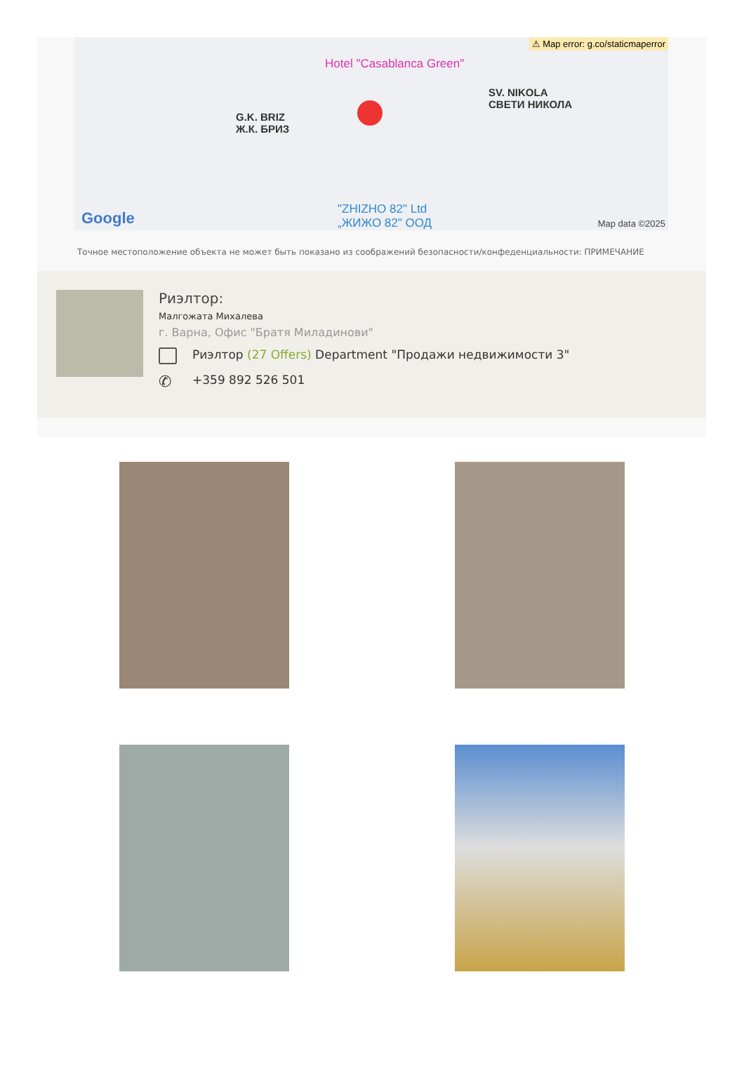⚠ Map error: g.co/staticmaperror
Hotel "Casablanca Green"
SV. NIKOLA
СВЕТИ НИКОЛА
G.K. BRIZ
Ж.К. БРИЗ
"ZHIZHO 82" Ltd
„ЖИЖО 82" ООД
Google Map data ©2025
Точное местоположение объекта не может быть показано из соображений безопасности/конфеденциальности: ПРИМЕЧАНИЕ
Риэлтор:
Малгожата Михалева
г. Варна, Офис "Братя Миладинови"
Риэлтор (27 Offers) Department "Продажи недвижимости 3"
✆
+359 892 526 501